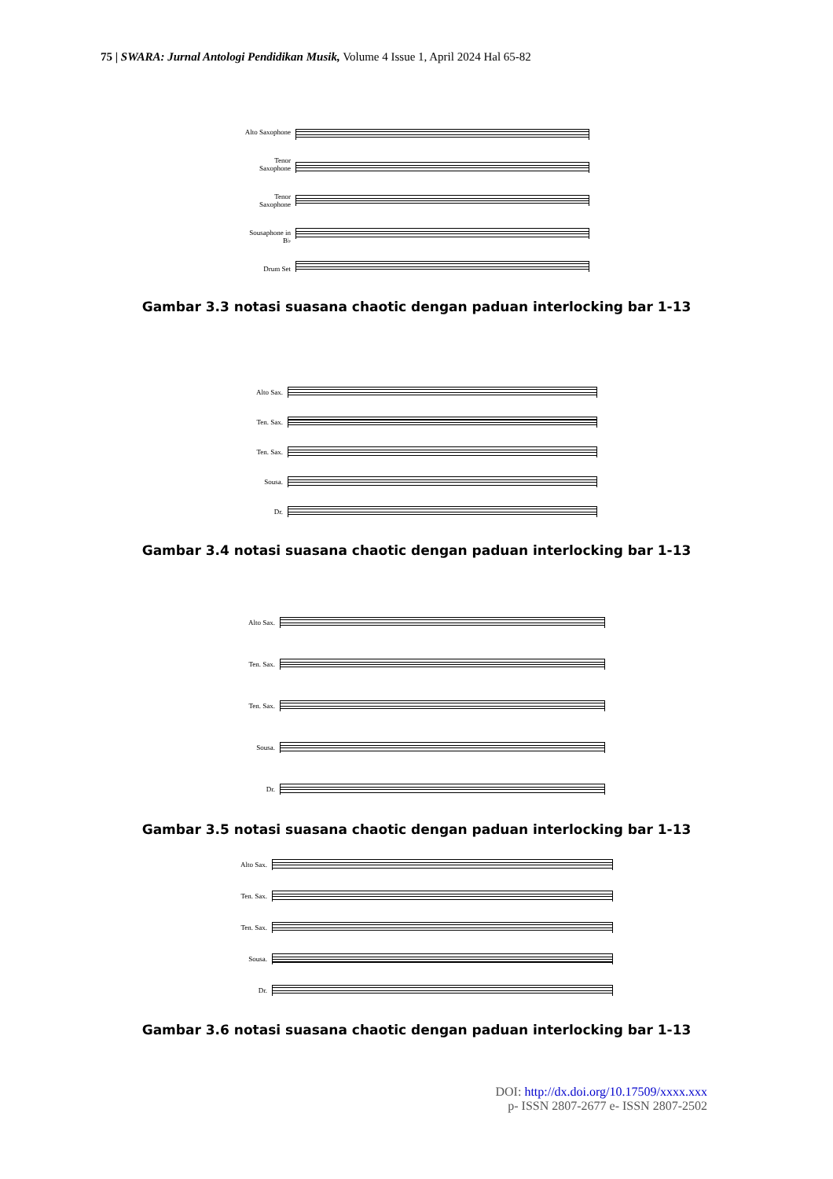75 | SWARA: Jurnal Antologi Pendidikan Musik, Volume 4 Issue 1, April 2024 Hal 65-82
Alto Saxophone
Tenor Saxophone
Tenor Saxophone
Sousaphone in B♭
Drum Set
Gambar 3.3 notasi suasana chaotic dengan paduan interlocking bar 1-13
Alto Sax.
Ten. Sax.
Ten. Sax.
Sousa.
Dr.
Gambar 3.4 notasi suasana chaotic dengan paduan interlocking bar 1-13
Alto Sax.
Ten. Sax.
Ten. Sax.
Sousa.
Dr.
Gambar 3.5 notasi suasana chaotic dengan paduan interlocking bar 1-13
Alto Sax.
Ten. Sax.
Ten. Sax.
Sousa.
Dr.
Gambar 3.6 notasi suasana chaotic dengan paduan interlocking bar 1-13
DOI: http://dx.doi.org/10.17509/xxxx.xxx
p- ISSN 2807-2677 e- ISSN 2807-2502